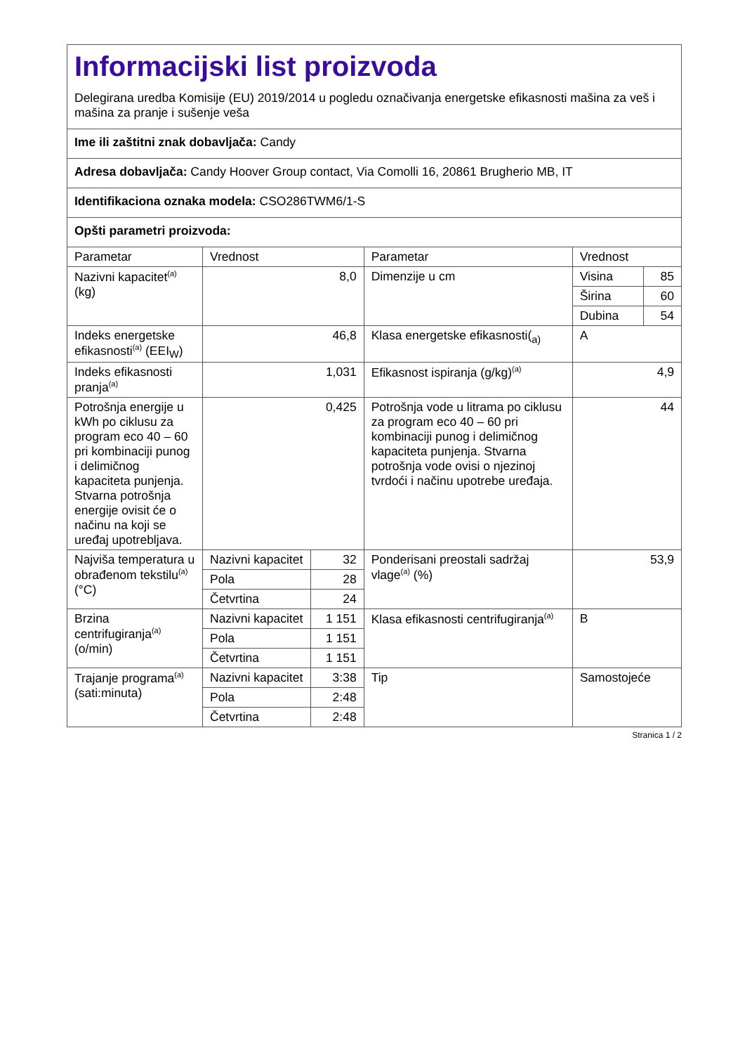| Informacijski list proizvoda Delegirana uredba Komisije (EU) 2019/2014 u pogledu označivanja energetske efikasnosti mašina za veš i mašina za pranje i sušenje veša | | | | | |
| Ime ili zaštitni znak dobavljača: Candy | | | | | |
| Adresa dobavljača: Candy Hoover Group contact, Via Comolli 16, 20861 Brugherio MB, IT | | | | | |
| Identifikaciona oznaka modela: CSO286TWM6/1-S | | | | | |
| Opšti parametri proizvoda: | | | | | |
| Parametar | Vrednost | | Parametar | Vrednost | |
| Nazivni kapacitet<sup>(a)</sup> (kg) | 8,0 | | Dimenzije u cm | Visina | 85 |
| | | | | Širina | 60 |
| | | | | Dubina | 54 |
| Indeks energetske efikasnosti<sup>(a)</sup> (EEI<sub>W</sub>) | 46,8 | | Klasa energetske efikasnosti(<sub>a)</sub> | A | |
| Indeks efikasnosti pranja<sup>(a)</sup> | 1,031 | | Efikasnost ispiranja (g/kg)<sup>(a)</sup> | 4,9 | |
| Potrošnja energije u kWh po ciklusu za program eco 40 – 60 pri kombinaciji punog i delimičnog kapaciteta punjenja. Stvarna potrošnja energije ovisit će o načinu na koji se uređaj upotrebljava. | 0,425 | | Potrošnja vode u litrama po ciklusu za program eco 40 – 60 pri kombinaciji punog i delimičnog kapaciteta punjenja. Stvarna potrošnja vode ovisi o njezinoj tvrdoći i načinu upotrebe uređaja. | 44 | |
| Najviša temperatura u obrađenom tekstilu<sup>(a)</sup> (°C) | Nazivni kapacitet | 32 | Ponderisani preostali sadržaj vlage<sup>(a)</sup> (%) | 53,9 | |
| | Pola | 28 | | | |
| | Četvrtina | 24 | | | |
| Brzina centrifugiranja<sup>(a)</sup> (o/min) | Nazivni kapacitet | 1 151 | Klasa efikasnosti centrifugiranja<sup>(a)</sup> | B | |
| | Pola | 1 151 | | | |
| | Četvrtina | 1 151 | | | |
| Trajanje programa<sup>(a)</sup> (sati:minuta) | Nazivni kapacitet | 3:38 | Tip | Samostojeće | |
| | Pola | 2:48 | | | |
| | Četvrtina | 2:48 | | | |
Stranica 1 / 2